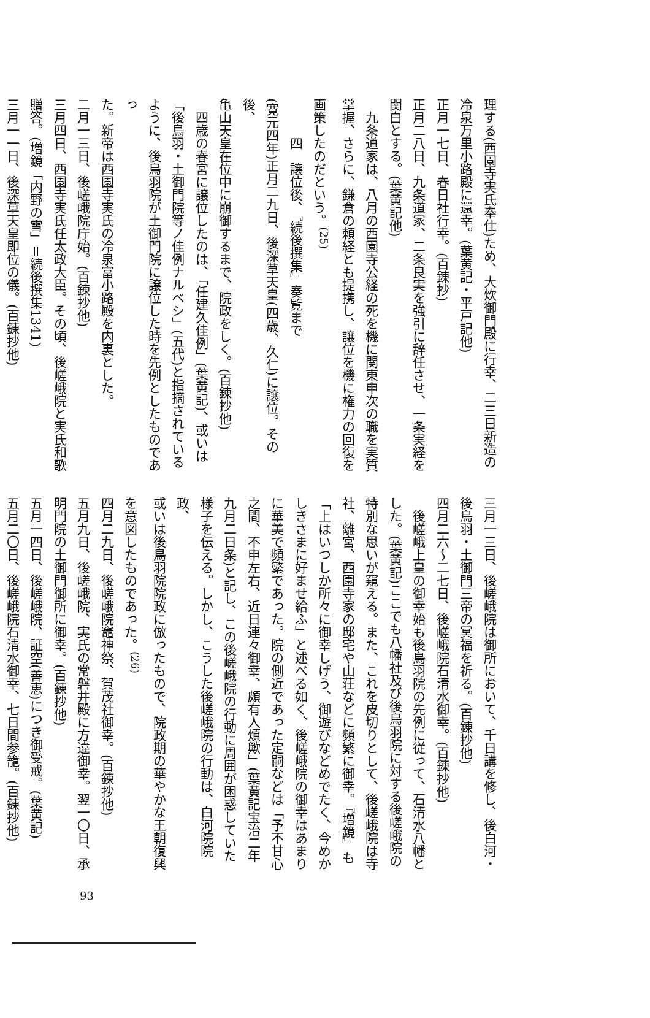理する(西園寺実氏奉仕)ため、大炊御門殿に行幸、二三日新造の
冷泉万里小路殿に還幸。(葉黄記・平戸記他)
正月一七日、春日社行幸。(百錬抄)
正月二八日、九条道家、二条良実を強引に辞任させ、一条実経を
関白とする。(葉黄記他)
九条道家は、八月の西園寺公経の死を機に関東申次の職を実質
掌握、さらに、鎌倉の頼経とも提携し、譲位を機に権力の回復を
画策したのだという。<sup>(25)</sup>
四　譲位後、『続後撰集』奏覧まで
(寛元四年)正月二九日、後深草天皇(四歳、久仁)に譲位。その後、
亀山天皇在位中に崩御するまで、院政をしく。(百錬抄他)
四歳の春宮に譲位したのは、「任建久佳例」(葉黄記)、或いは
「後鳥羽・土御門院等ノ佳例ナルベシ」(五代)と指摘されている
ように、後鳥羽院が土御門院に譲位した時を先例としたものであっ
た。新帝は西園寺実氏の冷泉富小路殿を内裏とした。
二月一三日、後嵯峨院庁始。(百錬抄他)
三月四日、西園寺実氏任太政大臣。その頃、後嵯峨院と実氏和歌
贈答。(増鏡「内野の雪」＝続後撰集1341)
三月一一日、後深草天皇即位の儀。(百錬抄他)
三月一三日、後嵯峨院は御所において、千日講を修し、後白河・
後鳥羽・土御門三帝の冥福を祈る。(百錬抄他)
四月二六〜二七日、後嵯峨院石清水御幸。(百錬抄他)
後嵯峨上皇の御幸始も後鳥羽院の先例に従って、石清水八幡と
した。(葉黄記)ここでも八幡社及び後鳥羽院に対する後嵯峨院の
特別な思いが窺える。また、これを皮切りとして、後嵯峨院は寺
社、離宮、西園寺家の邸宅や山荘などに頻繁に御幸。『増鏡』も
「上はいつしか所々に御幸しげう、御遊びなどめでたく、今めか
しきさまに好ませ給ふ」と述べる如く、後嵯峨院の御幸はあまり
に華美で頻繁であった。院の側近であった定嗣などは「予不甘心
之間、不申左右、近日連々御幸、頗有人煩歟」(葉黄記宝治二年
九月二日条)と記し、この後嵯峨院の行動に周囲が困惑していた
様子を伝える。しかし、こうした後嵯峨院の行動は、白河院院政、
或いは後鳥羽院院政に倣ったもので、院政期の華やかな王朝復興
を意図したものであった。<sup>(26)</sup>
四月二九日、後嵯峨院竈神祭、賀茂社御幸。(百錬抄他)
五月九日、後嵯峨院、実氏の常磐井殿に方違御幸。翌一〇日、承
明門院の土御門御所に御幸。(百錬抄他)
五月一四日、後嵯峨院、証空(善恵)につき御受戒。(葉黄記)
五月二〇日、後嵯峨院石清水御幸、七日間参籠。(百錬抄他)
93